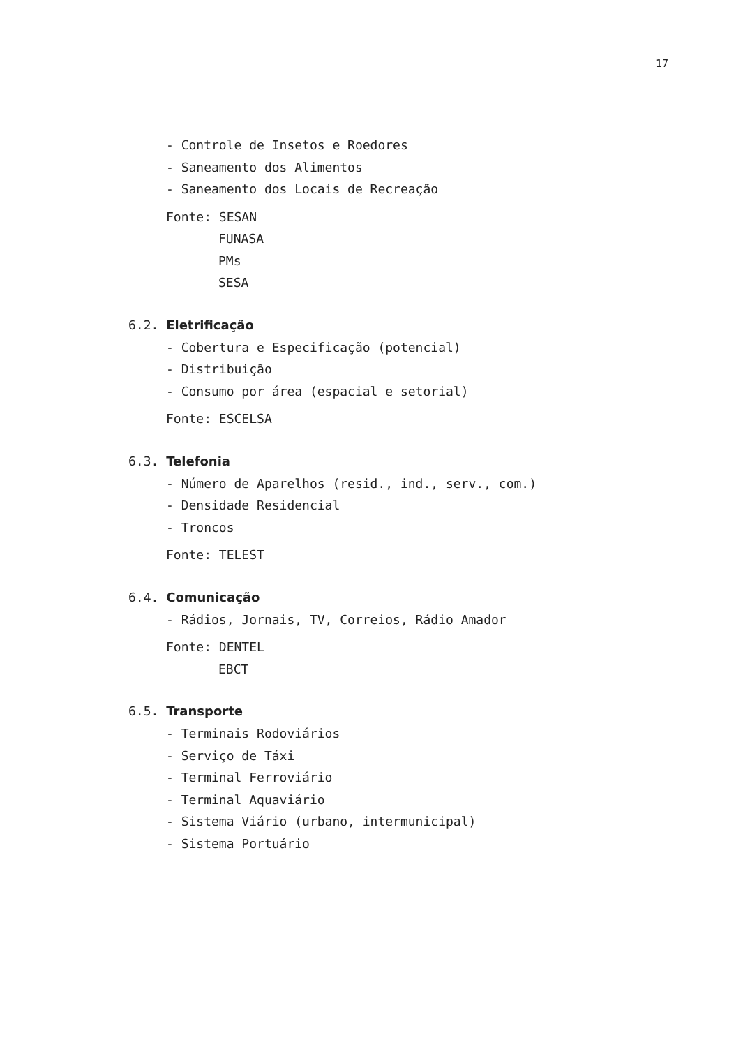17
- Controle de Insetos e Roedores
- Saneamento dos Alimentos
- Saneamento dos Locais de Recreação
Fonte: SESAN
FUNASA
PMs
SESA
6.2. Eletrificação
- Cobertura e Especificação (potencial)
- Distribuição
- Consumo por área (espacial e setorial)
Fonte: ESCELSA
6.3. Telefonia
- Número de Aparelhos (resid., ind., serv., com.)
- Densidade Residencial
- Troncos
Fonte: TELEST
6.4. Comunicação
- Rádios, Jornais, TV, Correios, Rádio Amador
Fonte: DENTEL
EBCT
6.5. Transporte
- Terminais Rodoviários
- Serviço de Táxi
- Terminal Ferroviário
- Terminal Aquaviário
- Sistema Viário (urbano, intermunicipal)
- Sistema Portuário